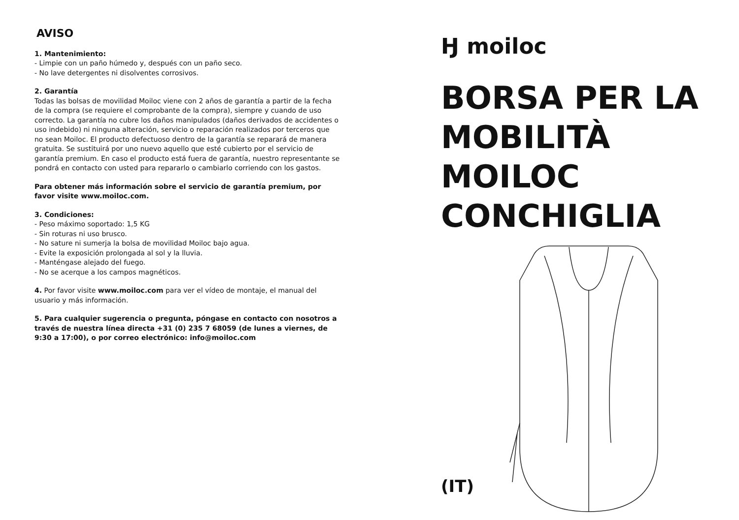AVISO
1. Mantenimiento:
- Limpie con un paño húmedo y, después con un paño seco.
- No lave detergentes ni disolventes corrosivos.
2. Garantía
Todas las bolsas de movilidad Moiloc viene con 2 años de garantía a partir de la fecha de la compra (se requiere el comprobante de la compra), siempre y cuando de uso correcto. La garantía no cubre los daños manipulados (daños derivados de accidentes o uso indebido) ni ninguna alteración, servicio o reparación realizados por terceros que no sean Moiloc. El producto defectuoso dentro de la garantía se reparará de manera gratuita. Se sustituirá por uno nuevo aquello que esté cubierto por el servicio de garantía premium. En caso el producto está fuera de garantía, nuestro representante se pondrá en contacto con usted para repararlo o cambiarlo corriendo con los gastos.
Para obtener más información sobre el servicio de garantía premium, por favor visite www.moiloc.com.
3. Condiciones:
- Peso máximo soportado: 1,5 KG
- Sin roturas ni uso brusco.
- No sature ni sumerja la bolsa de movilidad Moiloc bajo agua.
- Evite la exposición prolongada al sol y la lluvia.
- Manténgase alejado del fuego.
- No se acerque a los campos magnéticos.
4. Por favor visite www.moiloc.com para ver el vídeo de montaje, el manual del usuario y más información.
5. Para cualquier sugerencia o pregunta, póngase en contacto con nosotros a través de nuestra línea directa +31 (0) 235 7 68059 (de lunes a viernes, de 9:30 a 17:00), o por correo electrónico: info@moiloc.com
Ӈ moiloc
BORSA PER LA
MOBILITÀ
MOILOC
CONCHIGLIA
(IT)